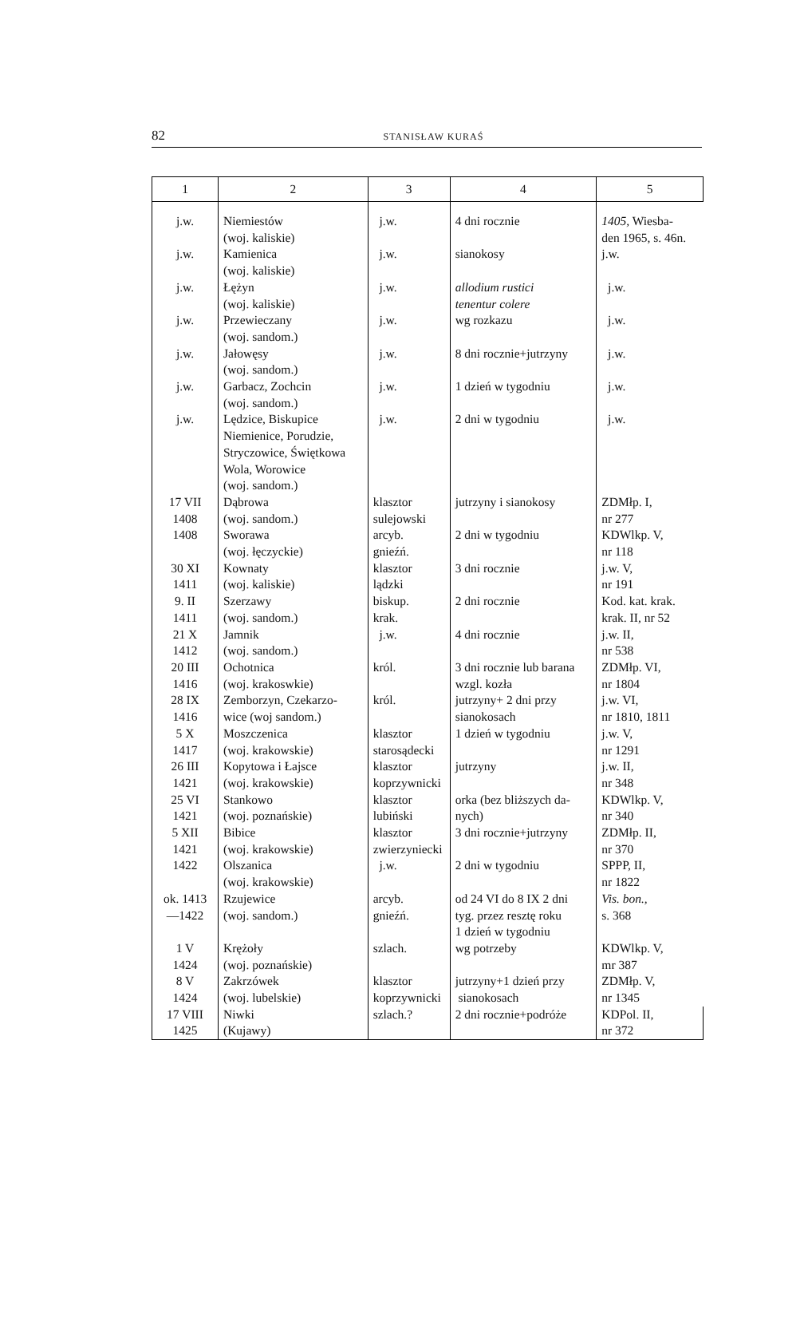82
STANISŁAW KURAŚ
| 1 | 2 | 3 | 4 | 5 |
| --- | --- | --- | --- | --- |
| j.w. | Niemiestów (woj. kaliskie) | j.w. | 4 dni rocznie | 1405, Wiesba- den 1965, s. 46n. |
| j.w. | Kamienica (woj. kaliskie) | j.w. | sianokosy | j.w. |
| j.w. | Łężyn (woj. kaliskie) | j.w. | allodium rustici tenentur colere | j.w. |
| j.w. | Przewieczany (woj. sandom.) | j.w. | wg rozkazu | j.w. |
| j.w. | Jałowęsy (woj. sandom.) | j.w. | 8 dni rocznie+jutrzyny | j.w. |
| j.w. | Garbacz, Zochcin (woj. sandom.) | j.w. | 1 dzień w tygodniu | j.w. |
| j.w. | Lędzice, Biskupice Niemienice, Porudzie, Stryczowice, Świętkowa Wola, Worowice (woj. sandom.) | j.w. | 2 dni w tygodniu | j.w. |
| 17 VII 1408 | Dąbrowa (woj. sandom.) | klasztor sulejowski | jutrzyny i sianokosy | ZDMłp. I, nr 277 |
| 1408 | Sworawa (woj. łęczyckie) | arcyb. gnieźń. | 2 dni w tygodniu | KDWlkp. V, nr 118 |
| 30 XI 1411 | Kownaty (woj. kaliskie) | klasztor lądzki | 3 dni rocznie | j.w. V, nr 191 |
| 9. II 1411 | Szerzawy (woj. sandom.) | biskup. krak. | 2 dni rocznie | Kod. kat. krak. krak. II, nr 52 |
| 21 X 1412 | Jamnik (woj. sandom.) | j.w. | 4 dni rocznie | j.w. II, nr 538 |
| 20 III 1416 | Ochotnica (woj. krakoswkie) | król. | 3 dni rocznie lub barana wzgl. kozła | ZDMłp. VI, nr 1804 |
| 28 IX 1416 | Zemborzyn, Czekarzo- wice (woj sandom.) | król. | jutrzyny+ 2 dni przy sianokosach | j.w. VI, nr 1810, 1811 |
| 5 X 1417 | Moszczenica (woj. krakowskie) | klasztor starosądecki | 1 dzień w tygodniu | j.w. V, nr 1291 |
| 26 III 1421 | Kopytowa i Łajsce (woj. krakowskie) | klasztor koprzywnicki | jutrzyny | j.w. II, nr 348 |
| 25 VI 1421 | Stankowo (woj. poznańskie) | klasztor lubiński | orka (bez bliższych da- nych) | KDWlkp. V, nr 340 |
| 5 XII 1421 | Bibice (woj. krakowskie) | klasztor zwierzyniecki | 3 dni rocznie+jutrzyny | ZDMłp. II, nr 370 |
| 1422 | Olszanica (woj. krakowskie) | j.w. | 2 dni w tygodniu | SPPP, II, nr 1822 |
| ok. 1413 —1422 | Rzujewice (woj. sandom.) | arcyb. gnieźń. | od 24 VI do 8 IX 2 dni tyg. przez resztę roku 1 dzień w tygodniu | Vis. bon., s. 368 |
| 1 V 1424 | Krężoły (woj. poznańskie) | szlach. | wg potrzeby | KDWlkp. V, mr 387 |
| 8 V 1424 | Zakrzówek (woj. lubelskie) | klasztor koprzywnicki | jutrzyny+1 dzień przy sianokosach | ZDMłp. V, nr 1345 |
| 17 VIII 1425 | Niwki (Kujawy) | szlach.? | 2 dni rocznie+podróże | KDPol. II, nr 372 |